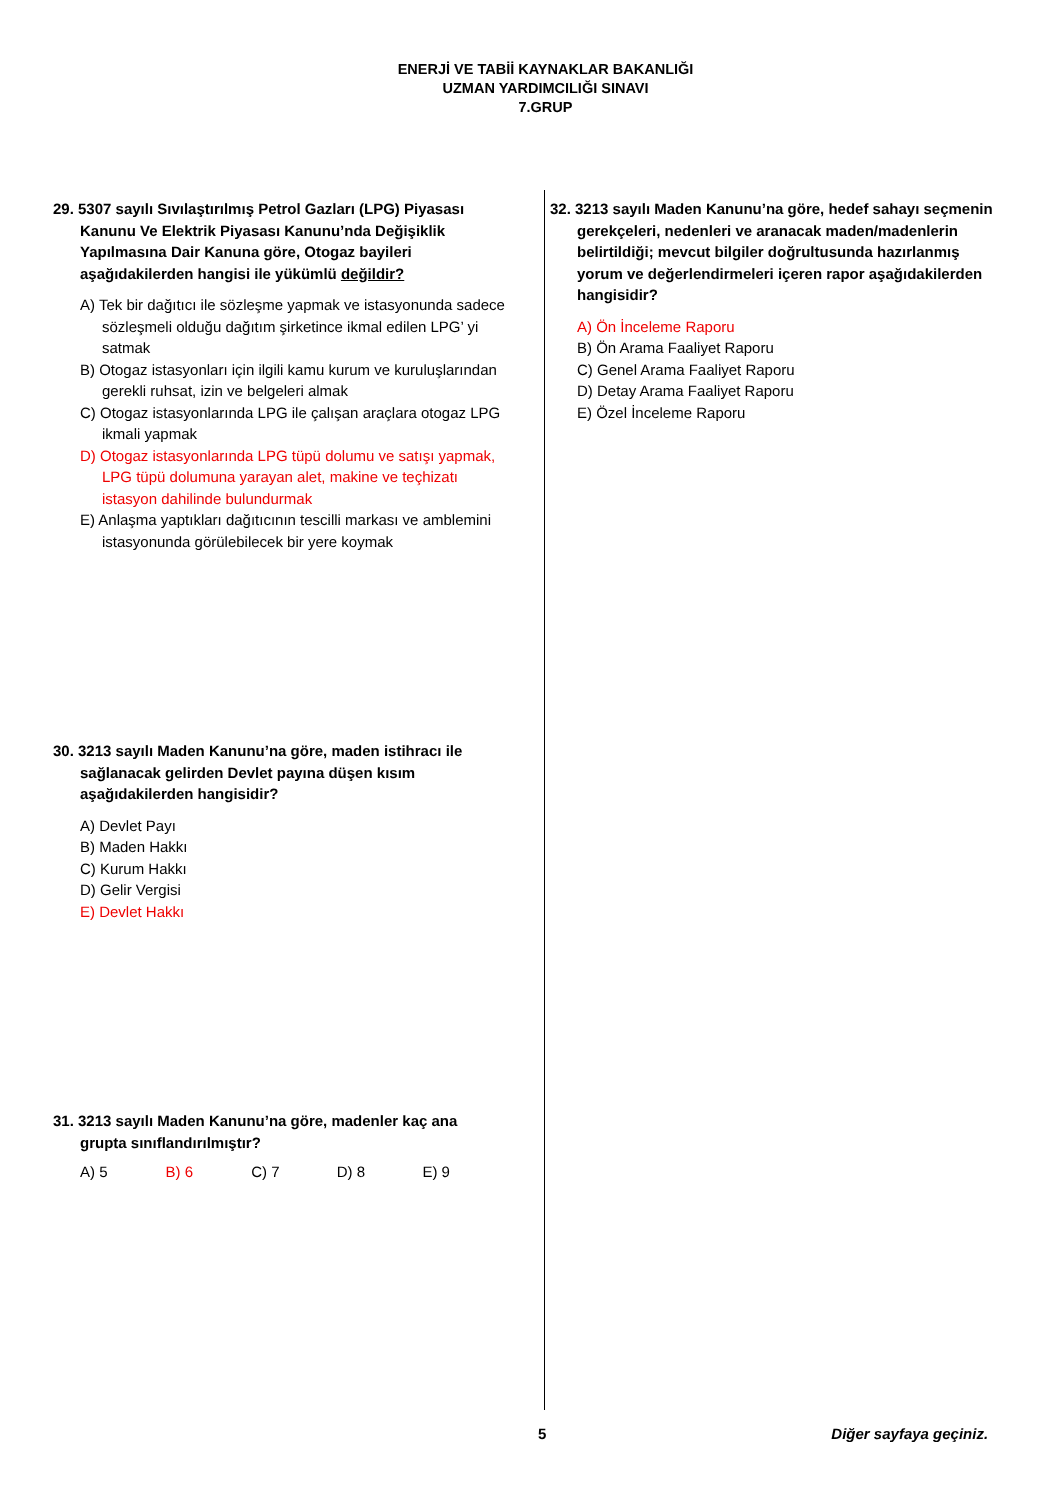ENERJİ VE TABİİ KAYNAKLAR BAKANLIĞI
UZMAN YARDIMCILIĞI SINAVI
7.GRUP
29. 5307 sayılı Sıvılaştırılmış Petrol Gazları (LPG) Piyasası Kanunu Ve Elektrik Piyasası Kanunu’nda Değişiklik Yapılmasına Dair Kanuna göre, Otogaz bayileri aşağıdakilerden hangisi ile yükümlü değildir?
A) Tek bir dağıtıcı ile sözleşme yapmak ve istasyonunda sadece sözleşmeli olduğu dağıtım şirketince ikmal edilen LPG’ yi satmak
B) Otogaz istasyonları için ilgili kamu kurum ve kuruluşlarından gerekli ruhsat, izin ve belgeleri almak
C) Otogaz istasyonlarında LPG ile çalışan araçlara otogaz LPG ikmali yapmak
D) Otogaz istasyonlarında LPG tüpü dolumu ve satışı yapmak, LPG tüpü dolumuna yarayan alet, makine ve teçhizatı istasyon dahilinde bulundurmak
E) Anlaşma yaptıkları dağıtıcının tescilli markası ve amblemini istasyonunda görülebilecek bir yere koymak
30. 3213 sayılı Maden Kanunu’na göre, maden istihracı ile sağlanacak gelirden Devlet payına düşen kısım aşağıdakilerden hangisidir?
A) Devlet Payı
B) Maden Hakkı
C) Kurum Hakkı
D) Gelir Vergisi
E) Devlet Hakkı
31. 3213 sayılı Maden Kanunu’na göre, madenler kaç ana grupta sınıflandırılmıştır?
A) 5 B) 6 C) 7 D) 8 E) 9
32. 3213 sayılı Maden Kanunu’na göre, hedef sahayı seçmenin gerekçeleri, nedenleri ve aranacak maden/madenlerin belirtildiği; mevcut bilgiler doğrultusunda hazırlanmış yorum ve değerlendirmeleri içeren rapor aşağıdakilerden hangisidir?
A) Ön İnceleme Raporu
B) Ön Arama Faaliyet Raporu
C) Genel Arama Faaliyet Raporu
D) Detay Arama Faaliyet Raporu
E) Özel İnceleme Raporu
5 Diğer sayfaya geçiniz.